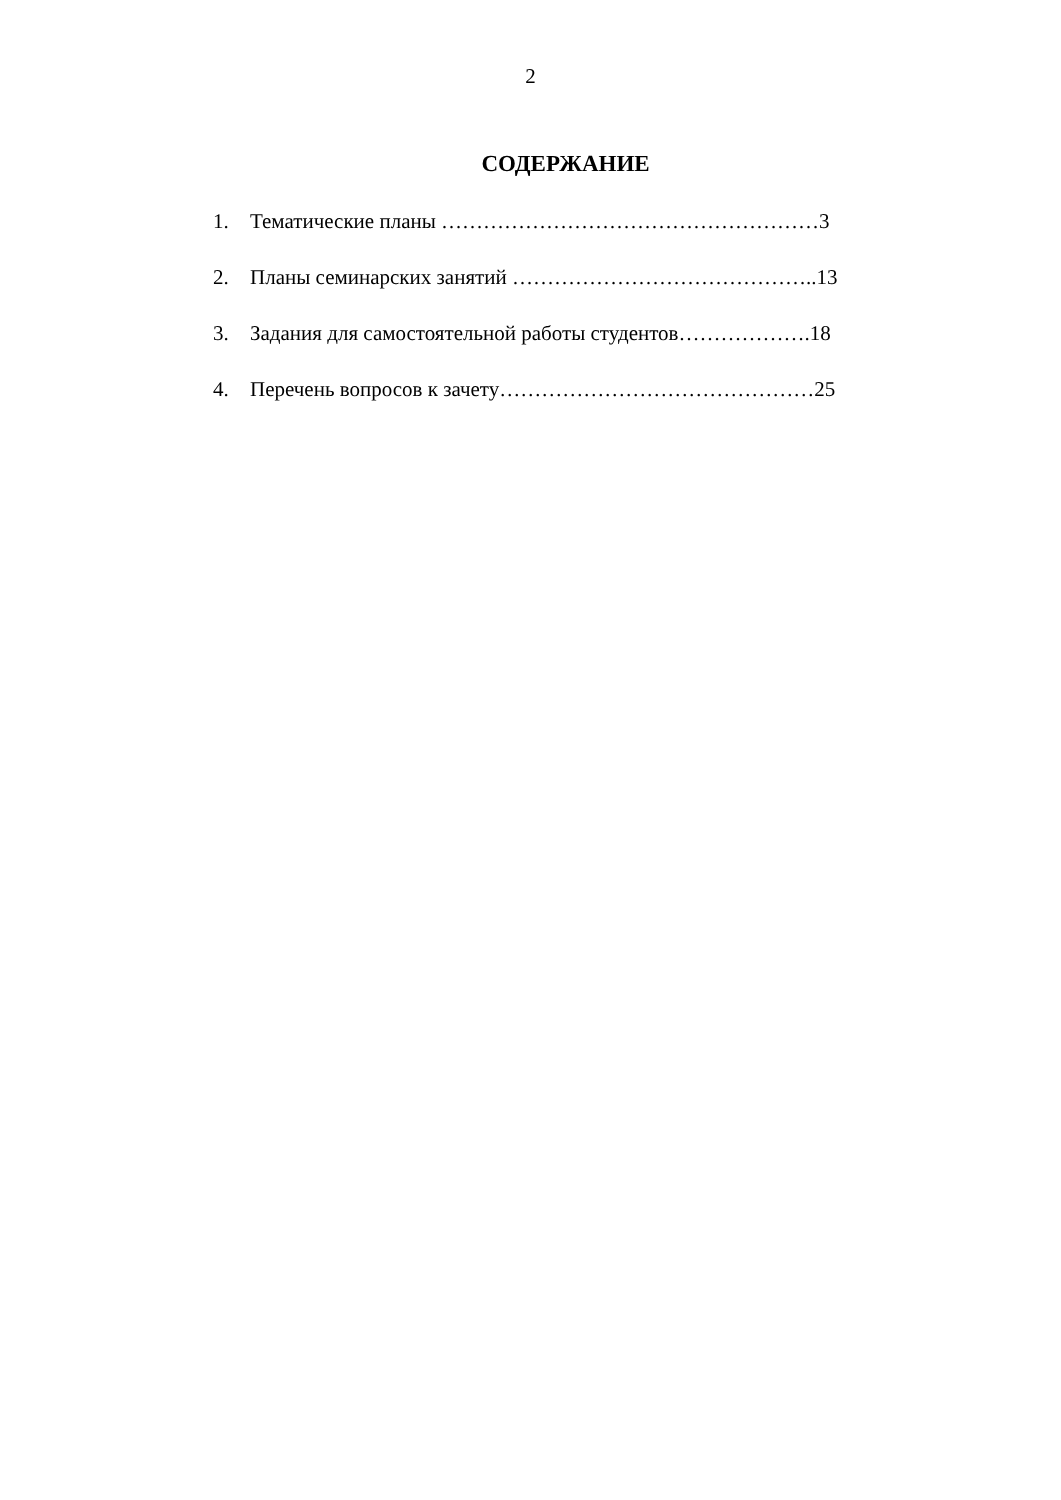2
СОДЕРЖАНИЕ
1. Тематические планы ………………………………………………3
2. Планы семинарских занятий ……………………………………..13
3. Задания для самостоятельной работы студентов……………….18
4. Перечень вопросов к зачету………………………………………25